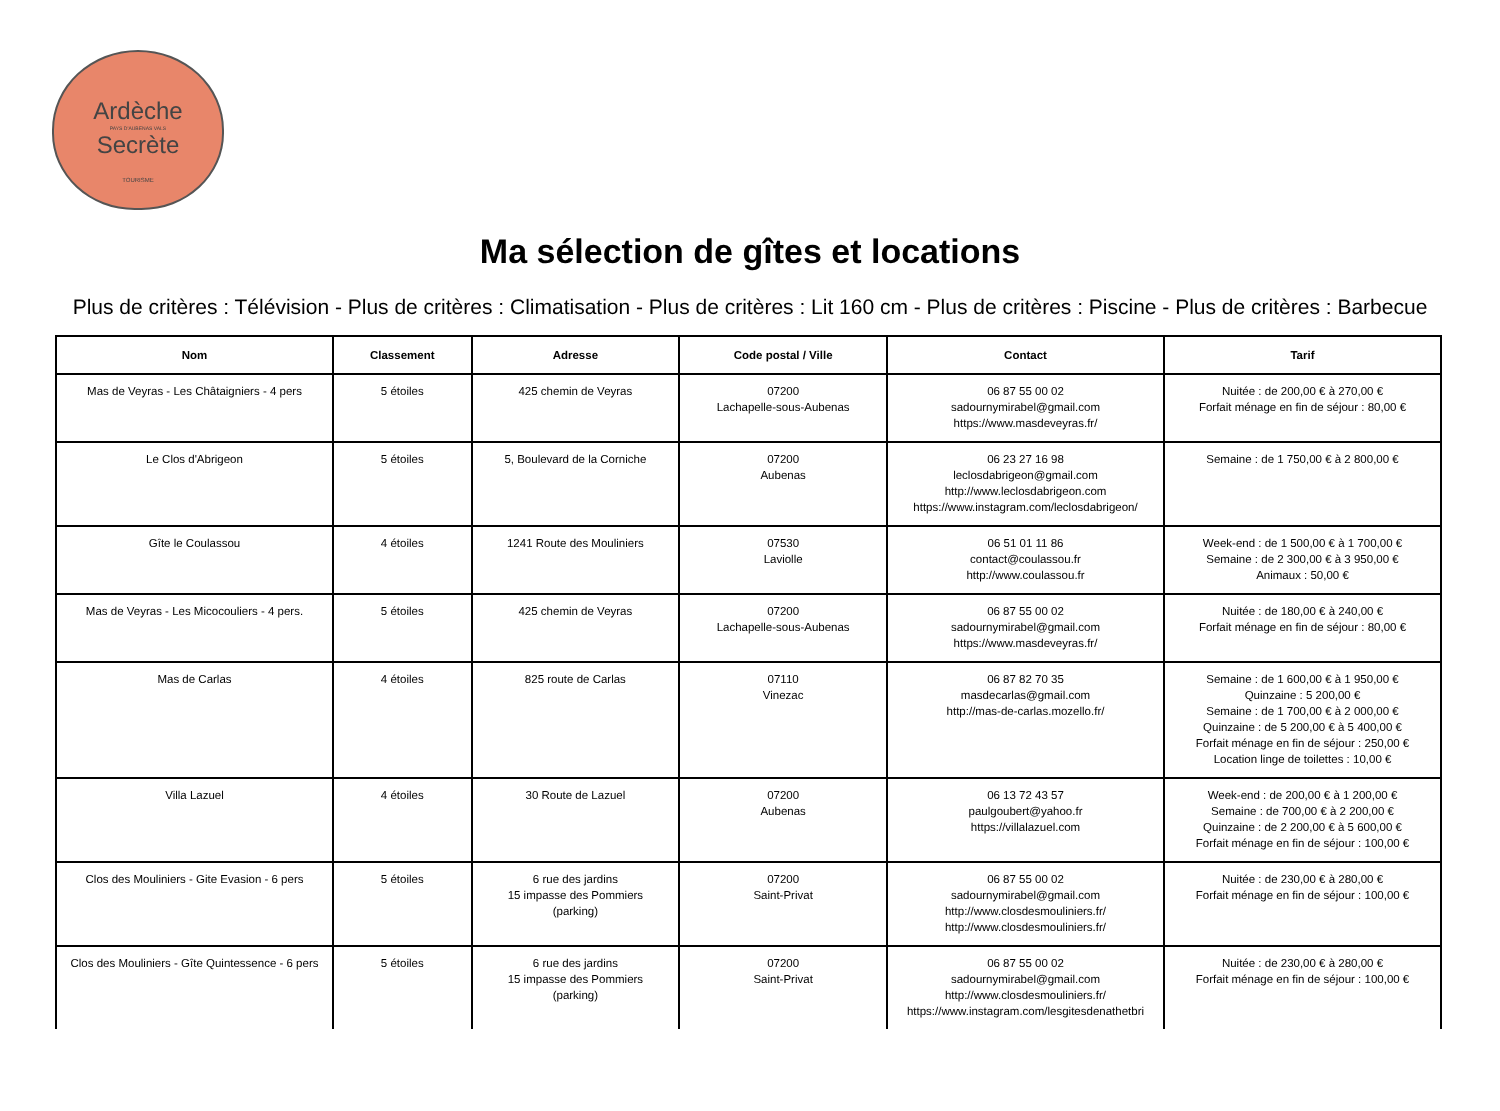Ardèche
PAYS D'AUBENAS VALS
Secrète
TOURISME
Ma sélection de gîtes et locations
Plus de critères : Télévision - Plus de critères : Climatisation - Plus de critères : Lit 160 cm - Plus de critères : Piscine - Plus de critères : Barbecue
| Nom | Classement | Adresse | Code postal / Ville | Contact | Tarif |
| --- | --- | --- | --- | --- | --- |
| Mas de Veyras - Les Châtaigniers - 4 pers | 5 étoiles | 425 chemin de Veyras | 07200 Lachapelle-sous-Aubenas | 06 87 55 00 02 sadournymirabel@gmail.com https://www.masdeveyras.fr/ | Nuitée : de 200,00 € à 270,00 € Forfait ménage en fin de séjour : 80,00 € |
| Le Clos d'Abrigeon | 5 étoiles | 5, Boulevard de la Corniche | 07200 Aubenas | 06 23 27 16 98 leclosdabrigeon@gmail.com http://www.leclosdabrigeon.com https://www.instagram.com/leclosdabrigeon/ | Semaine : de 1 750,00 € à 2 800,00 € |
| Gîte le Coulassou | 4 étoiles | 1241 Route des Mouliniers | 07530 Laviolle | 06 51 01 11 86 contact@coulassou.fr http://www.coulassou.fr | Week-end : de 1 500,00 € à 1 700,00 € Semaine : de 2 300,00 € à 3 950,00 € Animaux : 50,00 € |
| Mas de Veyras - Les Micocouliers - 4 pers. | 5 étoiles | 425 chemin de Veyras | 07200 Lachapelle-sous-Aubenas | 06 87 55 00 02 sadournymirabel@gmail.com https://www.masdeveyras.fr/ | Nuitée : de 180,00 € à 240,00 € Forfait ménage en fin de séjour : 80,00 € |
| Mas de Carlas | 4 étoiles | 825 route de Carlas | 07110 Vinezac | 06 87 82 70 35 masdecarlas@gmail.com http://mas-de-carlas.mozello.fr/ | Semaine : de 1 600,00 € à 1 950,00 € Quinzaine : 5 200,00 € Semaine : de 1 700,00 € à 2 000,00 € Quinzaine : de 5 200,00 € à 5 400,00 € Forfait ménage en fin de séjour : 250,00 € Location linge de toilettes : 10,00 € |
| Villa Lazuel | 4 étoiles | 30 Route de Lazuel | 07200 Aubenas | 06 13 72 43 57 paulgoubert@yahoo.fr https://villalazuel.com | Week-end : de 200,00 € à 1 200,00 € Semaine : de 700,00 € à 2 200,00 € Quinzaine : de 2 200,00 € à 5 600,00 € Forfait ménage en fin de séjour : 100,00 € |
| Clos des Mouliniers - Gite Evasion - 6 pers | 5 étoiles | 6 rue des jardins 15 impasse des Pommiers (parking) | 07200 Saint-Privat | 06 87 55 00 02 sadournymirabel@gmail.com http://www.closdesmouliniers.fr/ http://www.closdesmouliniers.fr/ | Nuitée : de 230,00 € à 280,00 € Forfait ménage en fin de séjour : 100,00 € |
| Clos des Mouliniers - Gîte Quintessence - 6 pers | 5 étoiles | 6 rue des jardins 15 impasse des Pommiers (parking) | 07200 Saint-Privat | 06 87 55 00 02 sadournymirabel@gmail.com http://www.closdesmouliniers.fr/ https://www.instagram.com/lesgitesdenathetbri | Nuitée : de 230,00 € à 280,00 € Forfait ménage en fin de séjour : 100,00 € |